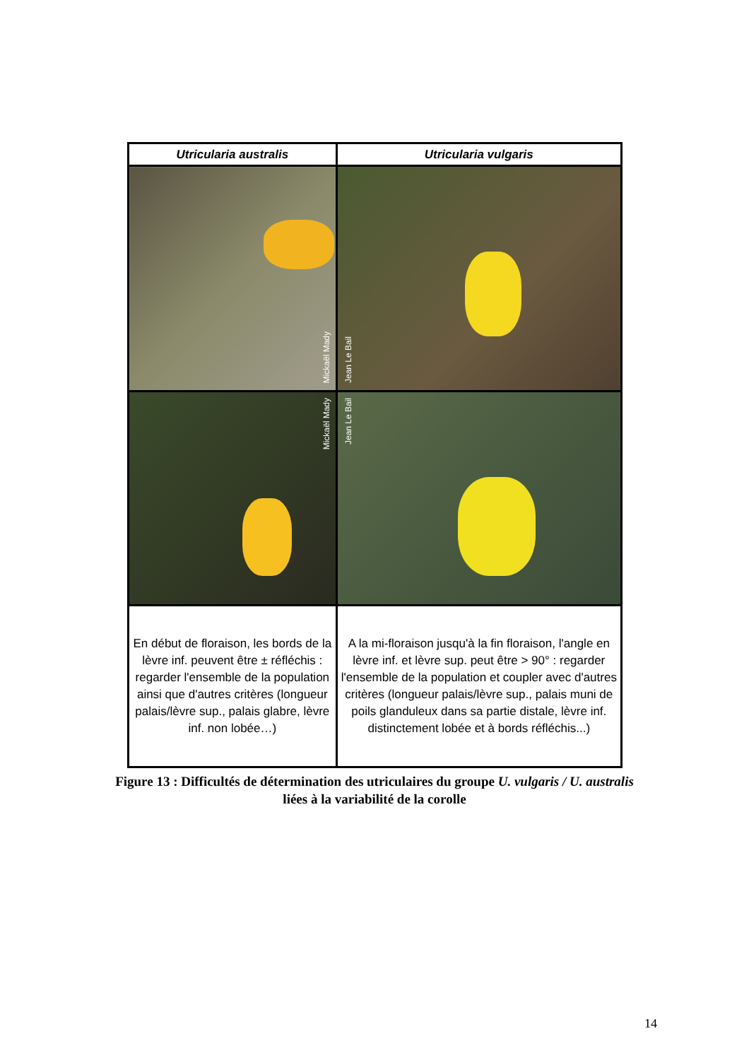| Utricularia australis | Utricularia vulgaris |
| --- | --- |
| Mickaël Mady | Jean Le Bail |
| Mickaël Mady | Jean Le Bail |
| En début de floraison, les bords de la lèvre inf. peuvent être ± réfléchis : regarder l'ensemble de la population ainsi que d'autres critères (longueur palais/lèvre sup., palais glabre, lèvre inf. non lobée…) | A la mi-floraison jusqu'à la fin floraison, l'angle en lèvre inf. et lèvre sup. peut être > 90° : regarder l'ensemble de la population et coupler avec d'autres critères (longueur palais/lèvre sup., palais muni de poils glanduleux dans sa partie distale, lèvre inf. distinctement lobée et à bords réfléchis...) |
Figure 13 : Difficultés de détermination des utriculaires du groupe U. vulgaris / U. australis liées à la variabilité de la corolle
14